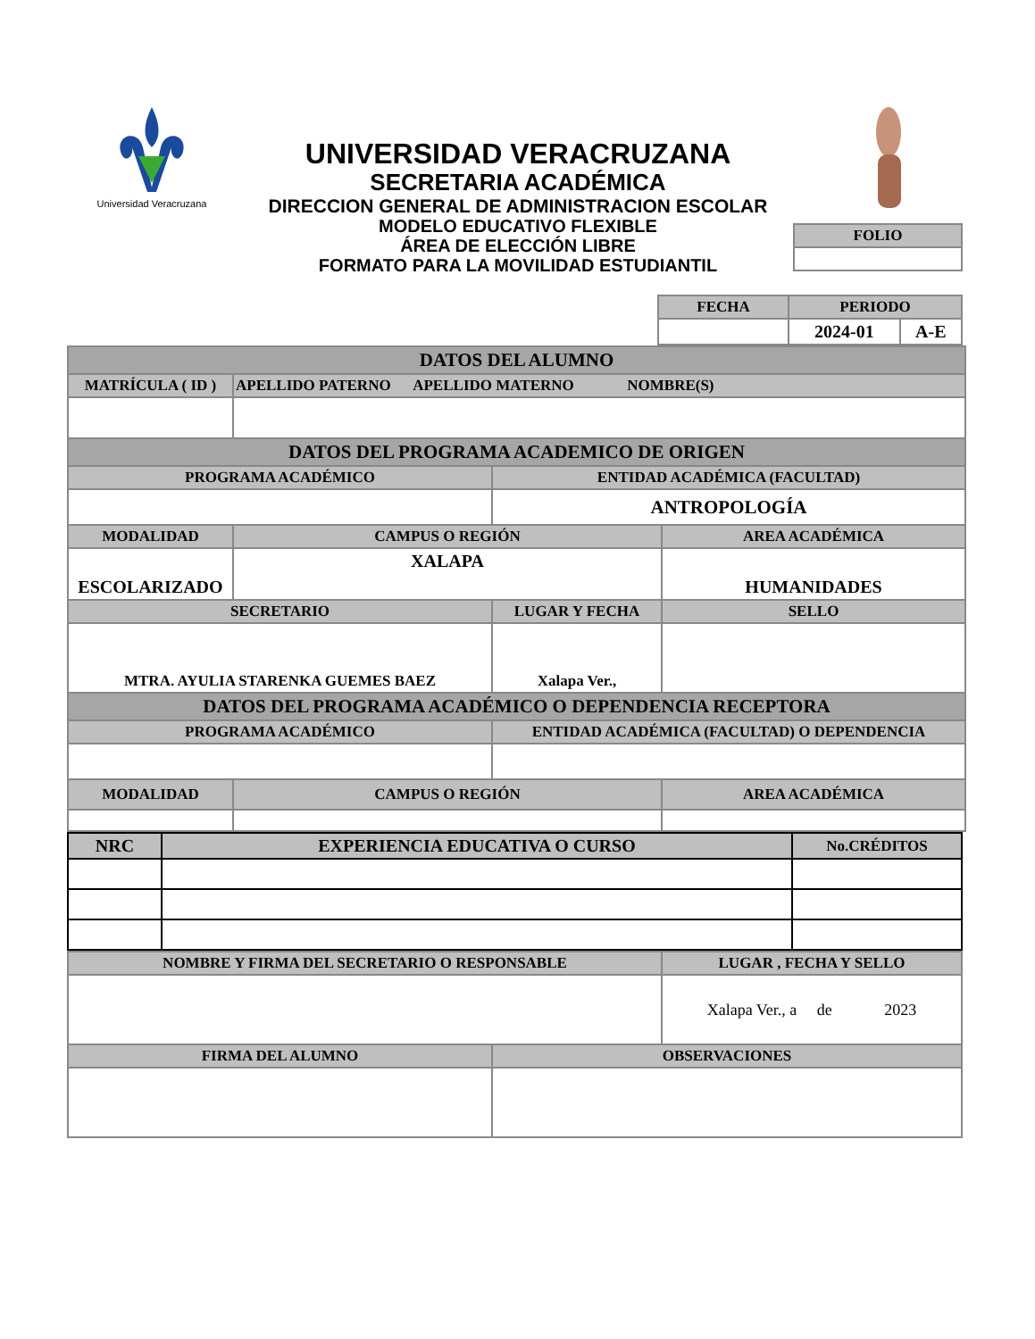Universidad Veracruzana
UNIVERSIDAD VERACRUZANA
SECRETARIA ACADÉMICA
DIRECCION GENERAL DE ADMINISTRACION ESCOLAR
MODELO EDUCATIVO FLEXIBLE
ÁREA DE ELECCIÓN LIBRE
FORMATO PARA LA MOVILIDAD ESTUDIANTIL
| FOLIO |
| FECHA | PERIODO | |
| --- | --- | --- |
| | 2024-01 | A-E |
| DATOS DEL ALUMNO | | | |
| MATRÍCULA ( ID ) | APELLIDO PATERNO APELLIDO MATERNO NOMBRE(S) | | |
| DATOS DEL PROGRAMA ACADEMICO DE ORIGEN | | | |
| PROGRAMA ACADÉMICO | | ENTIDAD ACADÉMICA (FACULTAD) | |
| | | ANTROPOLOGÍA | |
| MODALIDAD | CAMPUS O REGIÓN | | AREA ACADÉMICA |
| ESCOLARIZADO | XALAPA | | HUMANIDADES |
| SECRETARIO | | LUGAR Y FECHA | SELLO |
| MTRA. AYULIA STARENKA GUEMES BAEZ | | Xalapa Ver., | |
| DATOS DEL PROGRAMA ACADÉMICO O DEPENDENCIA RECEPTORA | | | |
| PROGRAMA ACADÉMICO | | ENTIDAD ACADÉMICA (FACULTAD) O DEPENDENCIA | |
| MODALIDAD | CAMPUS O REGIÓN | | AREA ACADÉMICA |
| NRC | EXPERIENCIA EDUCATIVA O CURSO | No.CRÉDITOS |
| NOMBRE Y FIRMA DEL SECRETARIO O RESPONSABLE | | LUGAR , FECHA Y SELLO |
| | | Xalapa Ver., a de 2023 |
| FIRMA DEL ALUMNO | OBSERVACIONES | |